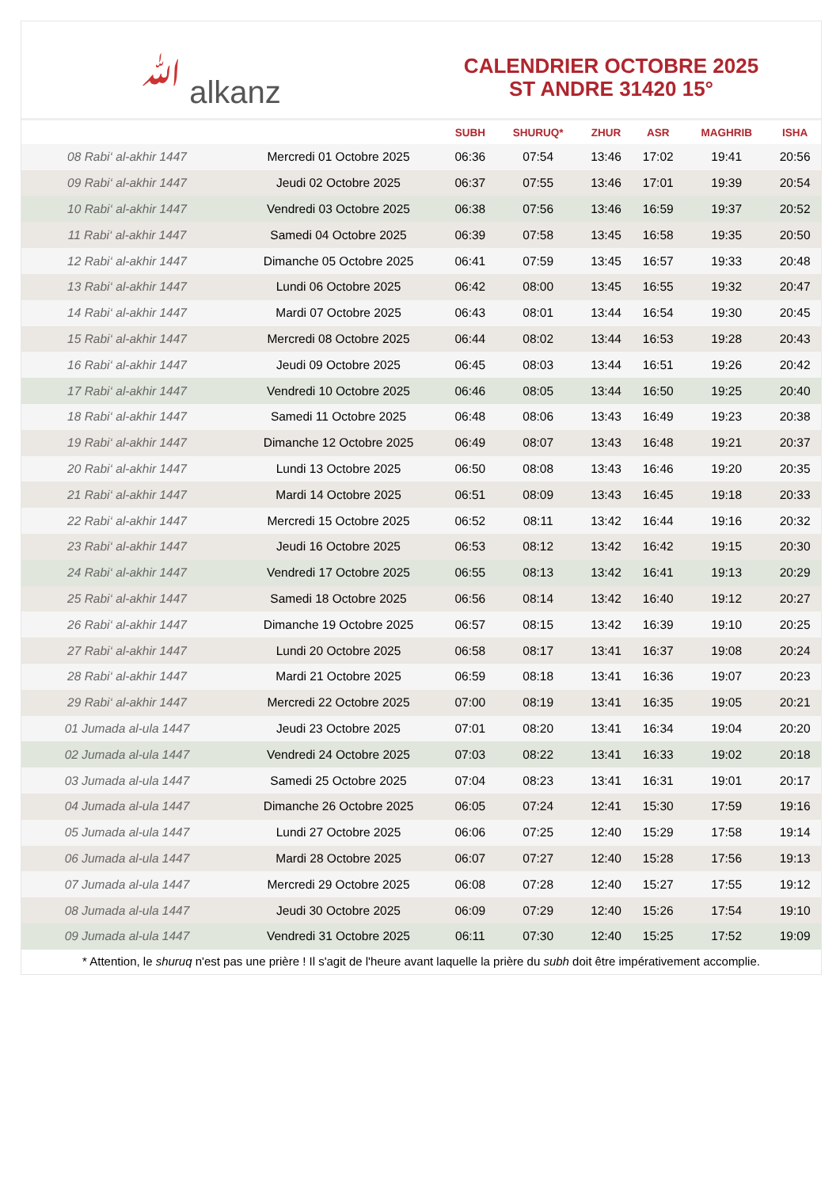ﷲalkanz
CALENDRIER OCTOBRE 2025
ST ANDRE 31420 15°
| | | SUBH | SHURUQ* | ZHUR | ASR | MAGHRIB | ISHA |
| --- | --- | --- | --- | --- | --- | --- | --- |
| 08 Rabi‘ al-akhir 1447 | Mercredi 01 Octobre 2025 | 06:36 | 07:54 | 13:46 | 17:02 | 19:41 | 20:56 |
| 09 Rabi‘ al-akhir 1447 | Jeudi 02 Octobre 2025 | 06:37 | 07:55 | 13:46 | 17:01 | 19:39 | 20:54 |
| 10 Rabi‘ al-akhir 1447 | Vendredi 03 Octobre 2025 | 06:38 | 07:56 | 13:46 | 16:59 | 19:37 | 20:52 |
| 11 Rabi‘ al-akhir 1447 | Samedi 04 Octobre 2025 | 06:39 | 07:58 | 13:45 | 16:58 | 19:35 | 20:50 |
| 12 Rabi‘ al-akhir 1447 | Dimanche 05 Octobre 2025 | 06:41 | 07:59 | 13:45 | 16:57 | 19:33 | 20:48 |
| 13 Rabi‘ al-akhir 1447 | Lundi 06 Octobre 2025 | 06:42 | 08:00 | 13:45 | 16:55 | 19:32 | 20:47 |
| 14 Rabi‘ al-akhir 1447 | Mardi 07 Octobre 2025 | 06:43 | 08:01 | 13:44 | 16:54 | 19:30 | 20:45 |
| 15 Rabi‘ al-akhir 1447 | Mercredi 08 Octobre 2025 | 06:44 | 08:02 | 13:44 | 16:53 | 19:28 | 20:43 |
| 16 Rabi‘ al-akhir 1447 | Jeudi 09 Octobre 2025 | 06:45 | 08:03 | 13:44 | 16:51 | 19:26 | 20:42 |
| 17 Rabi‘ al-akhir 1447 | Vendredi 10 Octobre 2025 | 06:46 | 08:05 | 13:44 | 16:50 | 19:25 | 20:40 |
| 18 Rabi‘ al-akhir 1447 | Samedi 11 Octobre 2025 | 06:48 | 08:06 | 13:43 | 16:49 | 19:23 | 20:38 |
| 19 Rabi‘ al-akhir 1447 | Dimanche 12 Octobre 2025 | 06:49 | 08:07 | 13:43 | 16:48 | 19:21 | 20:37 |
| 20 Rabi‘ al-akhir 1447 | Lundi 13 Octobre 2025 | 06:50 | 08:08 | 13:43 | 16:46 | 19:20 | 20:35 |
| 21 Rabi‘ al-akhir 1447 | Mardi 14 Octobre 2025 | 06:51 | 08:09 | 13:43 | 16:45 | 19:18 | 20:33 |
| 22 Rabi‘ al-akhir 1447 | Mercredi 15 Octobre 2025 | 06:52 | 08:11 | 13:42 | 16:44 | 19:16 | 20:32 |
| 23 Rabi‘ al-akhir 1447 | Jeudi 16 Octobre 2025 | 06:53 | 08:12 | 13:42 | 16:42 | 19:15 | 20:30 |
| 24 Rabi‘ al-akhir 1447 | Vendredi 17 Octobre 2025 | 06:55 | 08:13 | 13:42 | 16:41 | 19:13 | 20:29 |
| 25 Rabi‘ al-akhir 1447 | Samedi 18 Octobre 2025 | 06:56 | 08:14 | 13:42 | 16:40 | 19:12 | 20:27 |
| 26 Rabi‘ al-akhir 1447 | Dimanche 19 Octobre 2025 | 06:57 | 08:15 | 13:42 | 16:39 | 19:10 | 20:25 |
| 27 Rabi‘ al-akhir 1447 | Lundi 20 Octobre 2025 | 06:58 | 08:17 | 13:41 | 16:37 | 19:08 | 20:24 |
| 28 Rabi‘ al-akhir 1447 | Mardi 21 Octobre 2025 | 06:59 | 08:18 | 13:41 | 16:36 | 19:07 | 20:23 |
| 29 Rabi‘ al-akhir 1447 | Mercredi 22 Octobre 2025 | 07:00 | 08:19 | 13:41 | 16:35 | 19:05 | 20:21 |
| 01 Jumada al-ula 1447 | Jeudi 23 Octobre 2025 | 07:01 | 08:20 | 13:41 | 16:34 | 19:04 | 20:20 |
| 02 Jumada al-ula 1447 | Vendredi 24 Octobre 2025 | 07:03 | 08:22 | 13:41 | 16:33 | 19:02 | 20:18 |
| 03 Jumada al-ula 1447 | Samedi 25 Octobre 2025 | 07:04 | 08:23 | 13:41 | 16:31 | 19:01 | 20:17 |
| 04 Jumada al-ula 1447 | Dimanche 26 Octobre 2025 | 06:05 | 07:24 | 12:41 | 15:30 | 17:59 | 19:16 |
| 05 Jumada al-ula 1447 | Lundi 27 Octobre 2025 | 06:06 | 07:25 | 12:40 | 15:29 | 17:58 | 19:14 |
| 06 Jumada al-ula 1447 | Mardi 28 Octobre 2025 | 06:07 | 07:27 | 12:40 | 15:28 | 17:56 | 19:13 |
| 07 Jumada al-ula 1447 | Mercredi 29 Octobre 2025 | 06:08 | 07:28 | 12:40 | 15:27 | 17:55 | 19:12 |
| 08 Jumada al-ula 1447 | Jeudi 30 Octobre 2025 | 06:09 | 07:29 | 12:40 | 15:26 | 17:54 | 19:10 |
| 09 Jumada al-ula 1447 | Vendredi 31 Octobre 2025 | 06:11 | 07:30 | 12:40 | 15:25 | 17:52 | 19:09 |
* Attention, le shuruq n'est pas une prière ! Il s'agit de l'heure avant laquelle la prière du subh doit être impérativement accomplie.